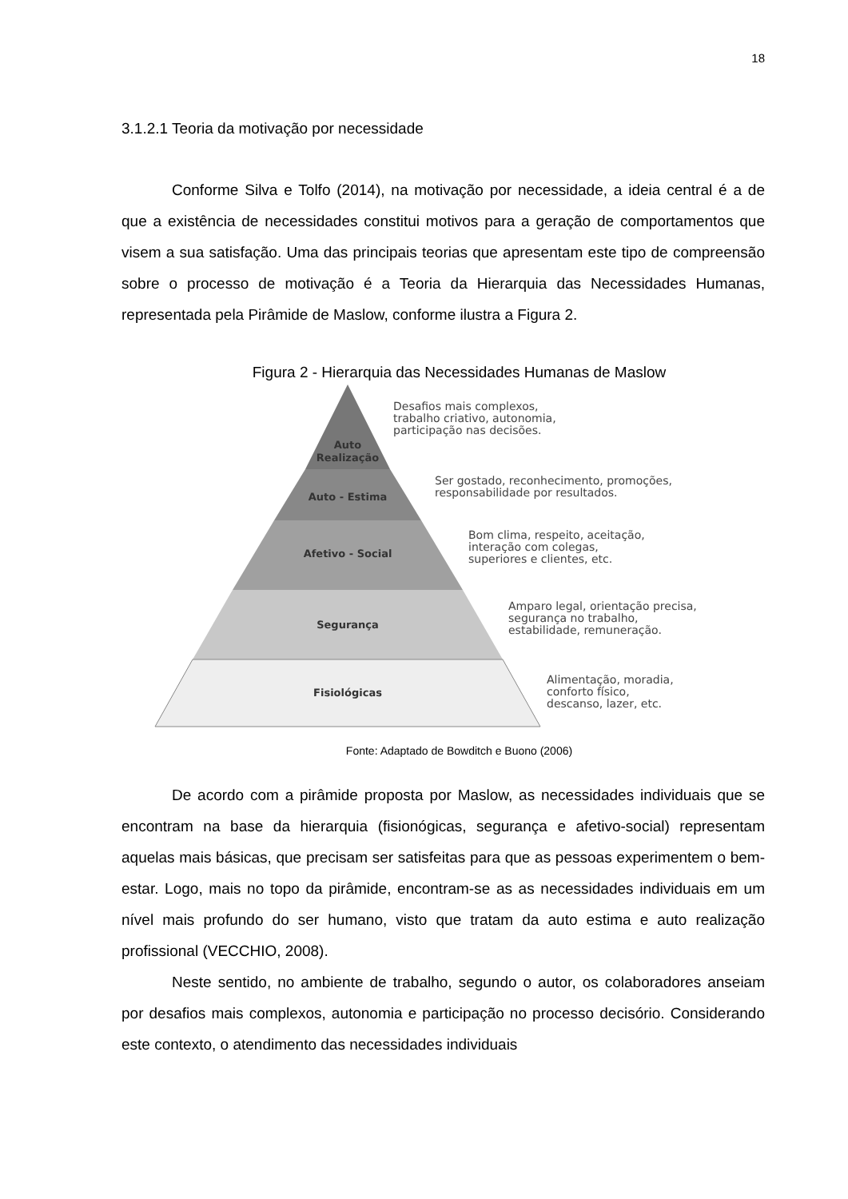18
3.1.2.1 Teoria da motivação por necessidade
Conforme Silva e Tolfo (2014), na motivação por necessidade, a ideia central é a de que a existência de necessidades constitui motivos para a geração de comportamentos que visem a sua satisfação. Uma das principais teorias que apresentam este tipo de compreensão sobre o processo de motivação é a Teoria da Hierarquia das Necessidades Humanas, representada pela Pirâmide de Maslow, conforme ilustra a Figura 2.
Figura 2 - Hierarquia das Necessidades Humanas de Maslow
Auto
Realização
Auto - Estima
Afetivo - Social
Segurança
Fisiológicas
Desafios mais complexos,
trabalho criativo, autonomia,
participação nas decisões.
Ser gostado, reconhecimento, promoções,
responsabilidade por resultados.
Bom clima, respeito, aceitação,
interação com colegas,
superiores e clientes, etc.
Amparo legal, orientação precisa,
segurança no trabalho,
estabilidade, remuneração.
Alimentação, moradia,
conforto físico,
descanso, lazer, etc.
Fonte: Adaptado de Bowditch e Buono (2006)
De acordo com a pirâmide proposta por Maslow, as necessidades individuais que se encontram na base da hierarquia (fisionógicas, segurança e afetivo-social) representam aquelas mais básicas, que precisam ser satisfeitas para que as pessoas experimentem o bem-estar. Logo, mais no topo da pirâmide, encontram-se as as necessidades individuais em um nível mais profundo do ser humano, visto que tratam da auto estima e auto realização profissional (VECCHIO, 2008).
Neste sentido, no ambiente de trabalho, segundo o autor, os colaboradores anseiam por desafios mais complexos, autonomia e participação no processo decisório. Considerando este contexto, o atendimento das necessidades individuais